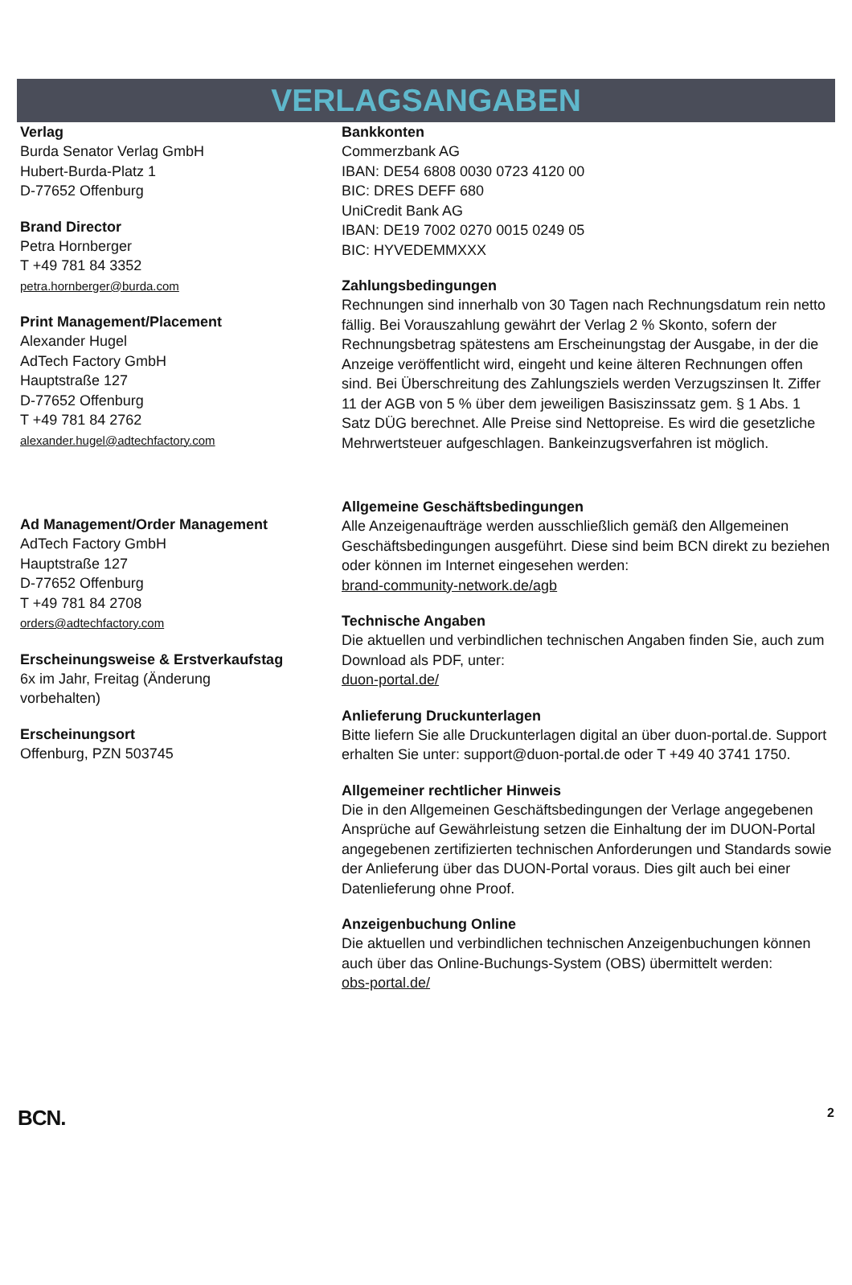VERLAGSANGABEN
Verlag
Burda Senator Verlag GmbH
Hubert-Burda-Platz 1
D-77652 Offenburg
Brand Director
Petra Hornberger
T +49 781 84 3352
petra.hornberger@burda.com
Print Management/Placement
Alexander Hugel
AdTech Factory GmbH
Hauptstraße 127
D-77652 Offenburg
T +49 781 84 2762
alexander.hugel@adtechfactory.com
Ad Management/Order Management
AdTech Factory GmbH
Hauptstraße 127
D-77652 Offenburg
T +49 781 84 2708
orders@adtechfactory.com
Erscheinungsweise & Erstverkaufstag
6x im Jahr, Freitag (Änderung
vorbehalten)
Erscheinungsort
Offenburg, PZN 503745
Bankkonten
Commerzbank AG
IBAN: DE54 6808 0030 0723 4120 00
BIC: DRES DEFF 680
UniCredit Bank AG
IBAN: DE19 7002 0270 0015 0249 05
BIC: HYVEDEMMXXX
Zahlungsbedingungen
Rechnungen sind innerhalb von 30 Tagen nach Rechnungsdatum rein netto fällig. Bei Vorauszahlung gewährt der Verlag 2 % Skonto, sofern der Rechnungsbetrag spätestens am Erscheinungstag der Ausgabe, in der die Anzeige veröffentlicht wird, eingeht und keine älteren Rechnungen offen sind. Bei Überschreitung des Zahlungsziels werden Verzugszinsen lt. Ziffer 11 der AGB von 5 % über dem jeweiligen Basiszinssatz gem. § 1 Abs. 1 Satz DÜG berechnet. Alle Preise sind Nettopreise. Es wird die gesetzliche Mehrwertsteuer aufgeschlagen. Bankeinzugsverfahren ist möglich.
Allgemeine Geschäftsbedingungen
Alle Anzeigenaufträge werden ausschließlich gemäß den Allgemeinen Geschäftsbedingungen ausgeführt. Diese sind beim BCN direkt zu beziehen oder können im Internet eingesehen werden:
brand-community-network.de/agb
Technische Angaben
Die aktuellen und verbindlichen technischen Angaben finden Sie, auch zum Download als PDF, unter:
duon-portal.de/
Anlieferung Druckunterlagen
Bitte liefern Sie alle Druckunterlagen digital an über duon-portal.de. Support erhalten Sie unter: support@duon-portal.de oder T +49 40 3741 1750.
Allgemeiner rechtlicher Hinweis
Die in den Allgemeinen Geschäftsbedingungen der Verlage angegebenen Ansprüche auf Gewährleistung setzen die Einhaltung der im DUON-Portal angegebenen zertifizierten technischen Anforderungen und Standards sowie der Anlieferung über das DUON-Portal voraus. Dies gilt auch bei einer Datenlieferung ohne Proof.
Anzeigenbuchung Online
Die aktuellen und verbindlichen technischen Anzeigenbuchungen können auch über das Online-Buchungs-System (OBS) übermittelt werden:
obs-portal.de/
BCN. 2